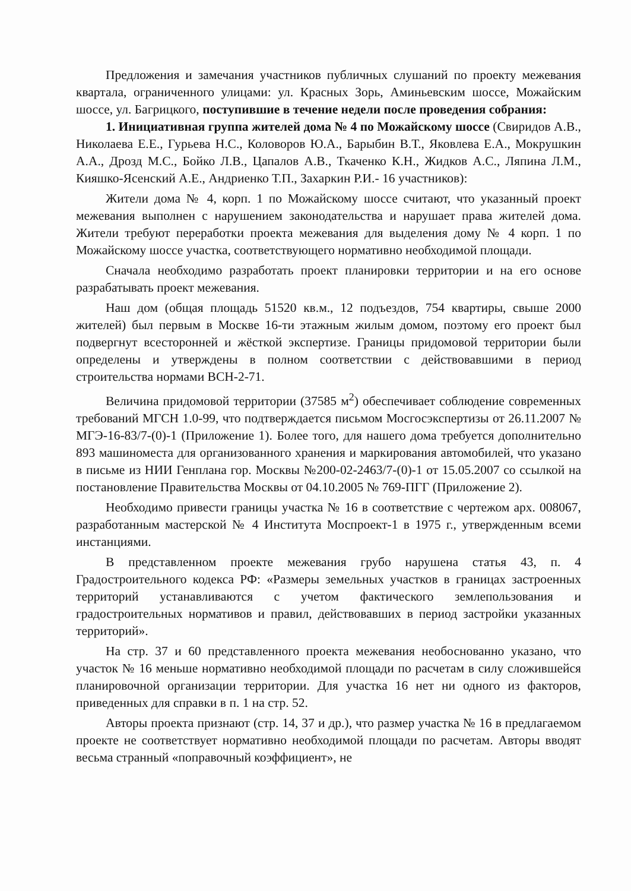Предложения и замечания участников публичных слушаний по проекту межевания квартала, ограниченного улицами: ул. Красных Зорь, Аминьевским шоссе, Можайским шоссе, ул. Багрицкого, поступившие в течение недели после проведения собрания:
1. Инициативная группа жителей дома № 4 по Можайскому шоссе (Свиридов А.В., Николаева Е.Е., Гурьева Н.С., Коловоров Ю.А., Барыбин В.Т., Яковлева Е.А., Мокрушкин А.А., Дрозд М.С., Бойко Л.В., Цапалов А.В., Ткаченко К.Н., Жидков А.С., Ляпина Л.М., Кияшко-Ясенский А.Е., Андриенко Т.П., Захаркин Р.И.- 16 участников):
Жители дома № 4, корп. 1 по Можайскому шоссе считают, что указанный проект межевания выполнен с нарушением законодательства и нарушает права жителей дома. Жители требуют переработки проекта межевания для выделения дому № 4 корп. 1 по Можайскому шоссе участка, соответствующего нормативно необходимой площади.
Сначала необходимо разработать проект планировки территории и на его основе разрабатывать проект межевания.
Наш дом (общая площадь 51520 кв.м., 12 подъездов, 754 квартиры, свыше 2000 жителей) был первым в Москве 16-ти этажным жилым домом, поэтому его проект был подвергнут всесторонней и жёсткой экспертизе. Границы придомовой территории были определены и утверждены в полном соответствии с действовавшими в период строительства нормами ВСН-2-71.
Величина придомовой территории (37585 м<sup>2</sup>) обеспечивает соблюдение современных требований МГСН 1.0-99, что подтверждается письмом Мосгосэкспертизы от 26.11.2007 № МГЭ-16-83/7-(0)-1 (Приложение 1). Более того, для нашего дома требуется дополнительно 893 машиноместа для организованного хранения и маркирования автомобилей, что указано в письме из НИИ Генплана гор. Москвы №200-02-2463/7-(0)-1 от 15.05.2007 со ссылкой на постановление Правительства Москвы от 04.10.2005 № 769-ПГГ (Приложение 2).
Необходимо привести границы участка № 16 в соответствие с чертежом арх. 008067, разработанным мастерской № 4 Института Моспроект-1 в 1975 г., утвержденным всеми инстанциями.
В представленном проекте межевания грубо нарушена статья 43, п. 4 Градостроительного кодекса РФ: «Размеры земельных участков в границах застроенных территорий устанавливаются с учетом фактического землепользования и градостроительных нормативов и правил, действовавших в период застройки указанных территорий».
На стр. 37 и 60 представленного проекта межевания необоснованно указано, что участок № 16 меньше нормативно необходимой площади по расчетам в силу сложившейся планировочной организации территории. Для участка 16 нет ни одного из факторов, приведенных для справки в п. 1 на стр. 52.
Авторы проекта признают (стр. 14, 37 и др.), что размер участка № 16 в предлагаемом проекте не соответствует нормативно необходимой площади по расчетам. Авторы вводят весьма странный «поправочный коэффициент», не